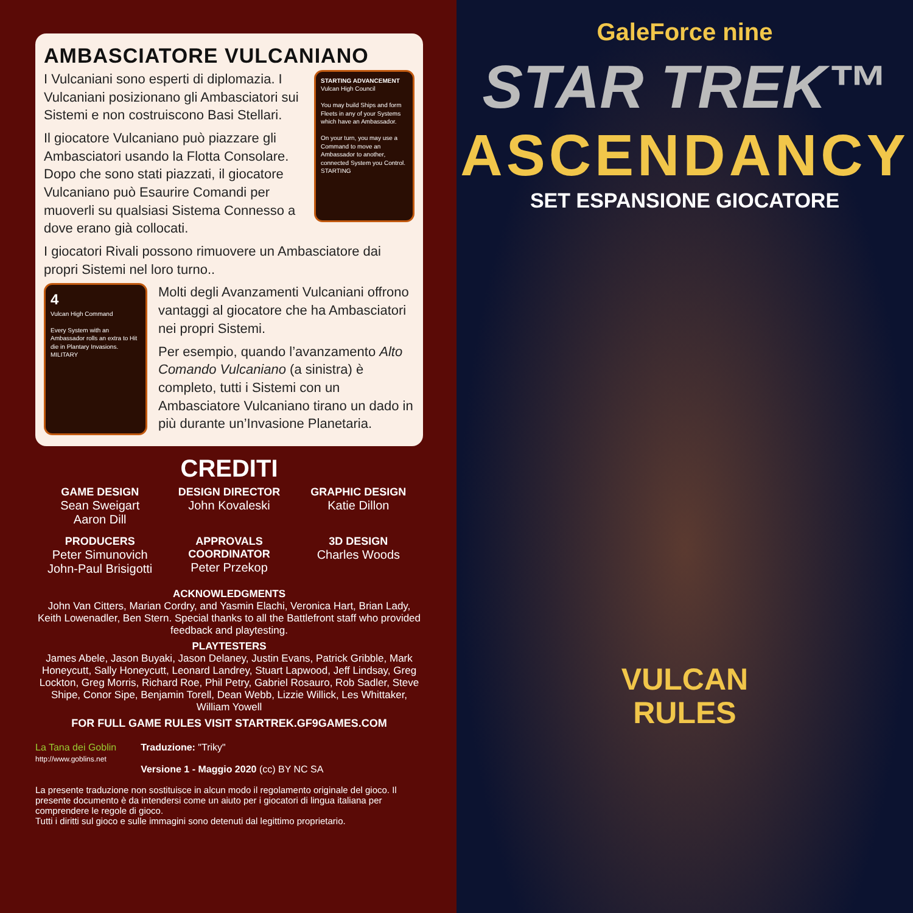AMBASCIATORE VULCANIANO
STARTING ADVANCEMENT
Vulcan High Council
You may build Ships and form Fleets in any of your Systems which have an Ambassador.
On your turn, you may use a Command to move an Ambassador to another, connected System you Control.
STARTING
I Vulcaniani sono esperti di diplomazia. I Vulcaniani posizionano gli Ambasciatori sui Sistemi e non costruiscono Basi Stellari.
Il giocatore Vulcaniano può piazzare gli Ambasciatori usando la Flotta Consolare. Dopo che sono stati piazzati, il giocatore Vulcaniano può Esaurire Comandi per muoverli su qualsiasi Sistema Connesso a dove erano già collocati.
I giocatori Rivali possono rimuovere un Ambasciatore dai propri Sistemi nel loro turno..
4
Vulcan High Command
Every System with an Ambassador rolls an extra to Hit die in Plantary Invasions.
MILITARY
Molti degli Avanzamenti Vulcaniani offrono vantaggi al giocatore che ha Ambasciatori nei propri Sistemi.
Per esempio, quando l’avanzamento Alto Comando Vulcaniano (a sinistra) è completo, tutti i Sistemi con un Ambasciatore Vulcaniano tirano un dado in più durante un’Invasione Planetaria.
CREDITI
GAME DESIGN
Sean Sweigart
Aaron Dill
DESIGN DIRECTOR
John Kovaleski
GRAPHIC DESIGN
Katie Dillon
PRODUCERS
Peter Simunovich
John-Paul Brisigotti
APPROVALS COORDINATOR
Peter Przekop
3D DESIGN
Charles Woods
ACKNOWLEDGMENTS
John Van Citters, Marian Cordry, and Yasmin Elachi, Veronica Hart, Brian Lady, Keith Lowenadler, Ben Stern. Special thanks to all the Battlefront staff who provided feedback and playtesting.
PLAYTESTERS
James Abele, Jason Buyaki, Jason Delaney, Justin Evans, Patrick Gribble, Mark Honeycutt, Sally Honeycutt, Leonard Landrey, Stuart Lapwood, Jeff Lindsay, Greg Lockton, Greg Morris, Richard Roe, Phil Petry, Gabriel Rosauro, Rob Sadler, Steve Shipe, Conor Sipe, Benjamin Torell, Dean Webb, Lizzie Willick, Les Whittaker, William Yowell
FOR FULL GAME RULES VISIT STARTREK.GF9GAMES.COM
La Tana dei Goblin
http://www.goblins.net
Traduzione: "Triky"
Versione 1 - Maggio 2020 (cc) BY NC SA
La presente traduzione non sostituisce in alcun modo il regolamento originale del gioco. Il presente documento è da intendersi come un aiuto per i giocatori di lingua italiana per comprendere le regole di gioco.
Tutti i diritti sul gioco e sulle immagini sono detenuti dal legittimo proprietario.
GaleForce nine
STAR TREK™
ASCENDANCY
SET ESPANSIONE GIOCATORE
VULCAN
RULES